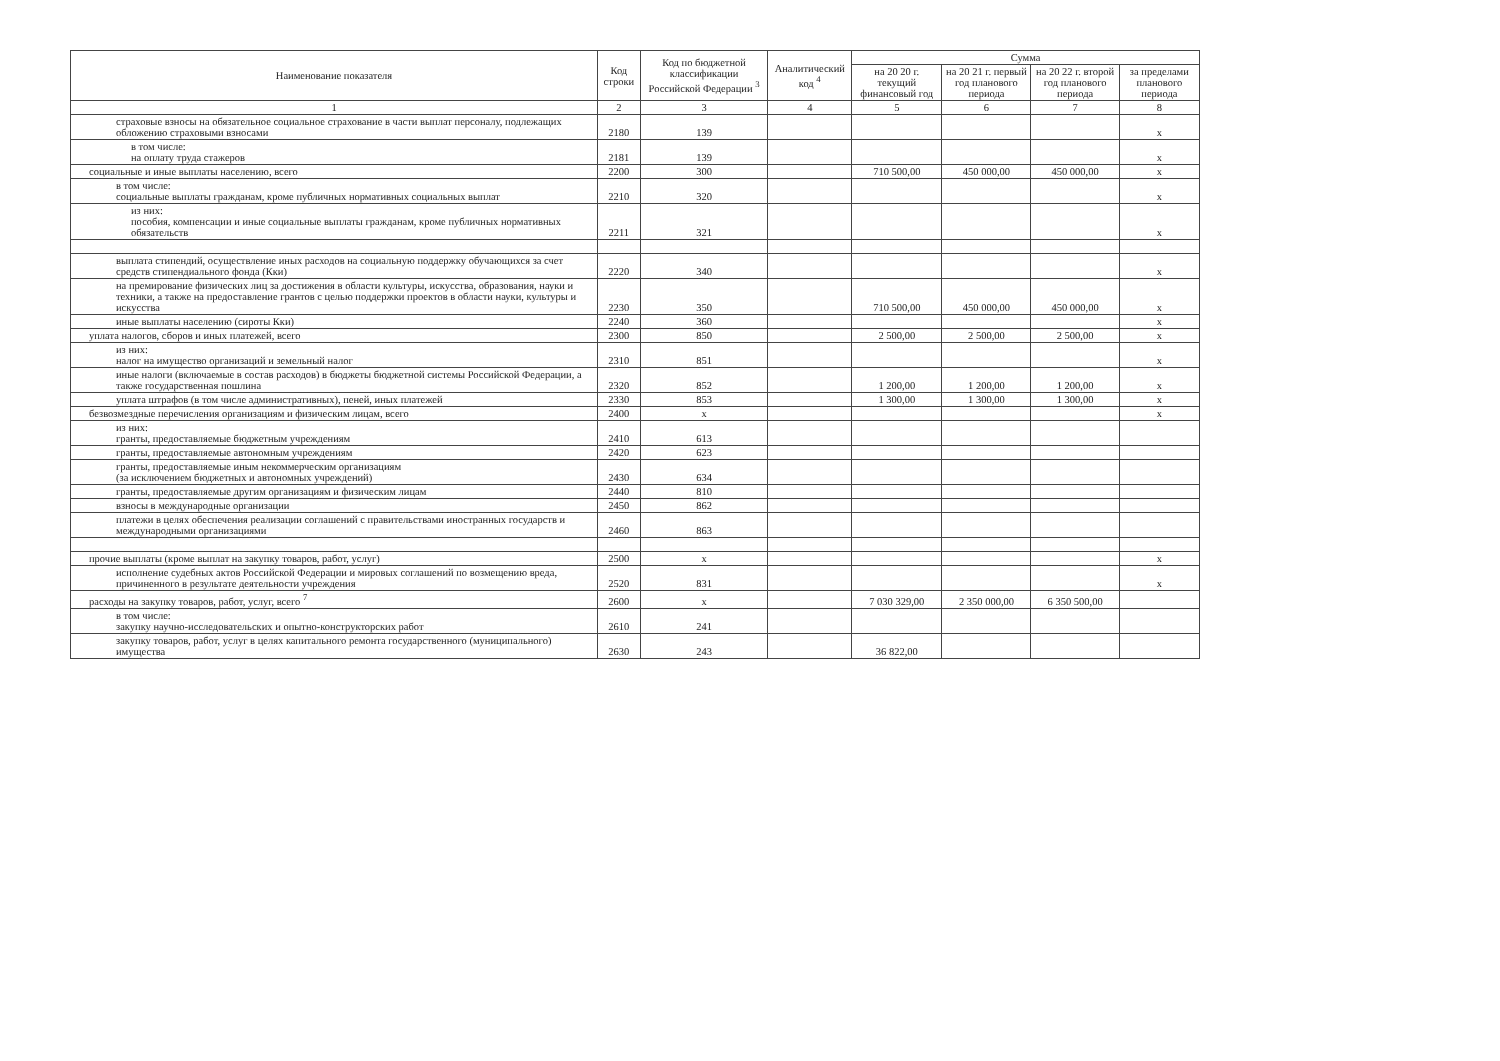| Наименование показателя | Код строки | Код по бюджетной классификации Российской Федерации <sup>3</sup> | Аналитический код <sup>4</sup> | Сумма | | | |
| --- | --- | --- | --- | --- | --- | --- | --- |
| | | | | на 20 20 г. текущий финансовый год | на 20 21 г. первый год планового периода | на 20 22 г. второй год планового периода | за пределами планового периода |
| 1 | 2 | 3 | 4 | 5 | 6 | 7 | 8 |
| страховые взносы на обязательное социальное страхование в части выплат персоналу, подлежащих обложению страховыми взносами | 2180 | 139 | | | | | x |
| в том числе: на оплату труда стажеров | 2181 | 139 | | | | | x |
| социальные и иные выплаты населению, всего | 2200 | 300 | | 710 500,00 | 450 000,00 | 450 000,00 | x |
| в том числе: социальные выплаты гражданам, кроме публичных нормативных социальных выплат | 2210 | 320 | | | | | x |
| из них: пособия, компенсации и иные социальные выплаты гражданам, кроме публичных нормативных обязательств | 2211 | 321 | | | | | x |
| выплата стипендий, осуществление иных расходов на социальную поддержку обучающихся за счет средств стипендиального фонда (Кки) | 2220 | 340 | | | | | x |
| на премирование физических лиц за достижения в области культуры, искусства, образования, науки и техники, а также на предоставление грантов с целью поддержки проектов в области науки, культуры и искусства | 2230 | 350 | | 710 500,00 | 450 000,00 | 450 000,00 | x |
| иные выплаты населению (сироты Кки) | 2240 | 360 | | | | | x |
| уплата налогов, сборов и иных платежей, всего | 2300 | 850 | | 2 500,00 | 2 500,00 | 2 500,00 | x |
| из них: налог на имущество организаций и земельный налог | 2310 | 851 | | | | | x |
| иные налоги (включаемые в состав расходов) в бюджеты бюджетной системы Российской Федерации, а также государственная пошлина | 2320 | 852 | | 1 200,00 | 1 200,00 | 1 200,00 | x |
| уплата штрафов (в том числе административных), пеней, иных платежей | 2330 | 853 | | 1 300,00 | 1 300,00 | 1 300,00 | x |
| безвозмездные перечисления организациям и физическим лицам, всего | 2400 | x | | | | | x |
| из них: гранты, предоставляемые бюджетным учреждениям | 2410 | 613 | | | | | |
| гранты, предоставляемые автономным учреждениям | 2420 | 623 | | | | | |
| гранты, предоставляемые иным некоммерческим организациям (за исключением бюджетных и автономных учреждений) | 2430 | 634 | | | | | |
| гранты, предоставляемые другим организациям и физическим лицам | 2440 | 810 | | | | | |
| взносы в международные организации | 2450 | 862 | | | | | |
| платежи в целях обеспечения реализации соглашений с правительствами иностранных государств и международными организациями | 2460 | 863 | | | | | |
| прочие выплаты (кроме выплат на закупку товаров, работ, услуг) | 2500 | x | | | | | x |
| исполнение судебных актов Российской Федерации и мировых соглашений по возмещению вреда, причиненного в результате деятельности учреждения | 2520 | 831 | | | | | x |
| расходы на закупку товаров, работ, услуг, всего <sup>7</sup> | 2600 | x | | 7 030 329,00 | 2 350 000,00 | 6 350 500,00 | |
| в том числе: закупку научно-исследовательских и опытно-конструкторских работ | 2610 | 241 | | | | | |
| закупку товаров, работ, услуг в целях капитального ремонта государственного (муниципального) имущества | 2630 | 243 | | 36 822,00 | | | |